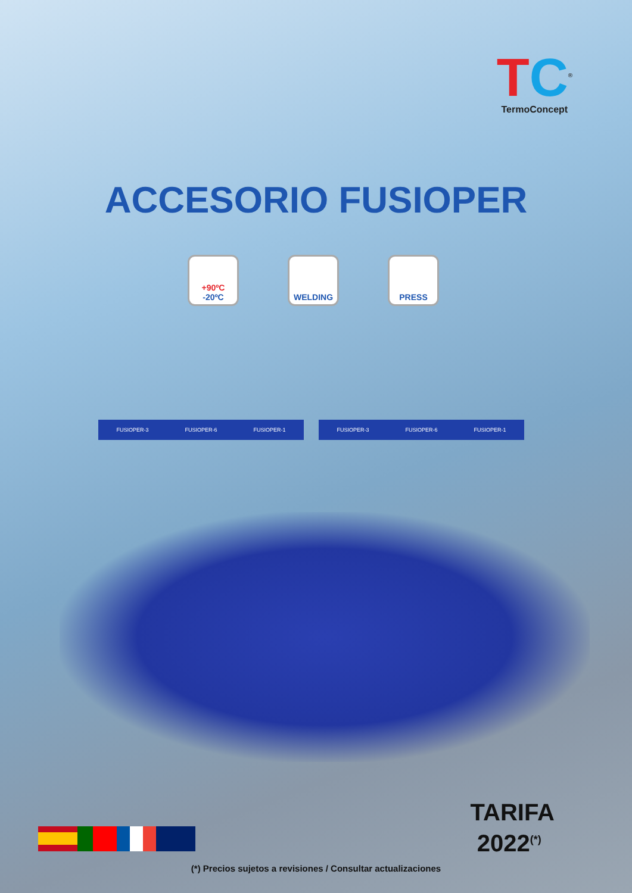TC<sup>®</sup>
TermoConcept
ACCESORIO FUSIOPER
+90ºC
-20ºC
WELDING PRESS
FUSIOPER-3 FUSIOPER-6 FUSIOPER-1 FUSIOPER-3 FUSIOPER-6 FUSIOPER-1
TARIFA
2022<sup>(*)</sup>
(*) Precios sujetos a revisiones / Consultar actualizaciones